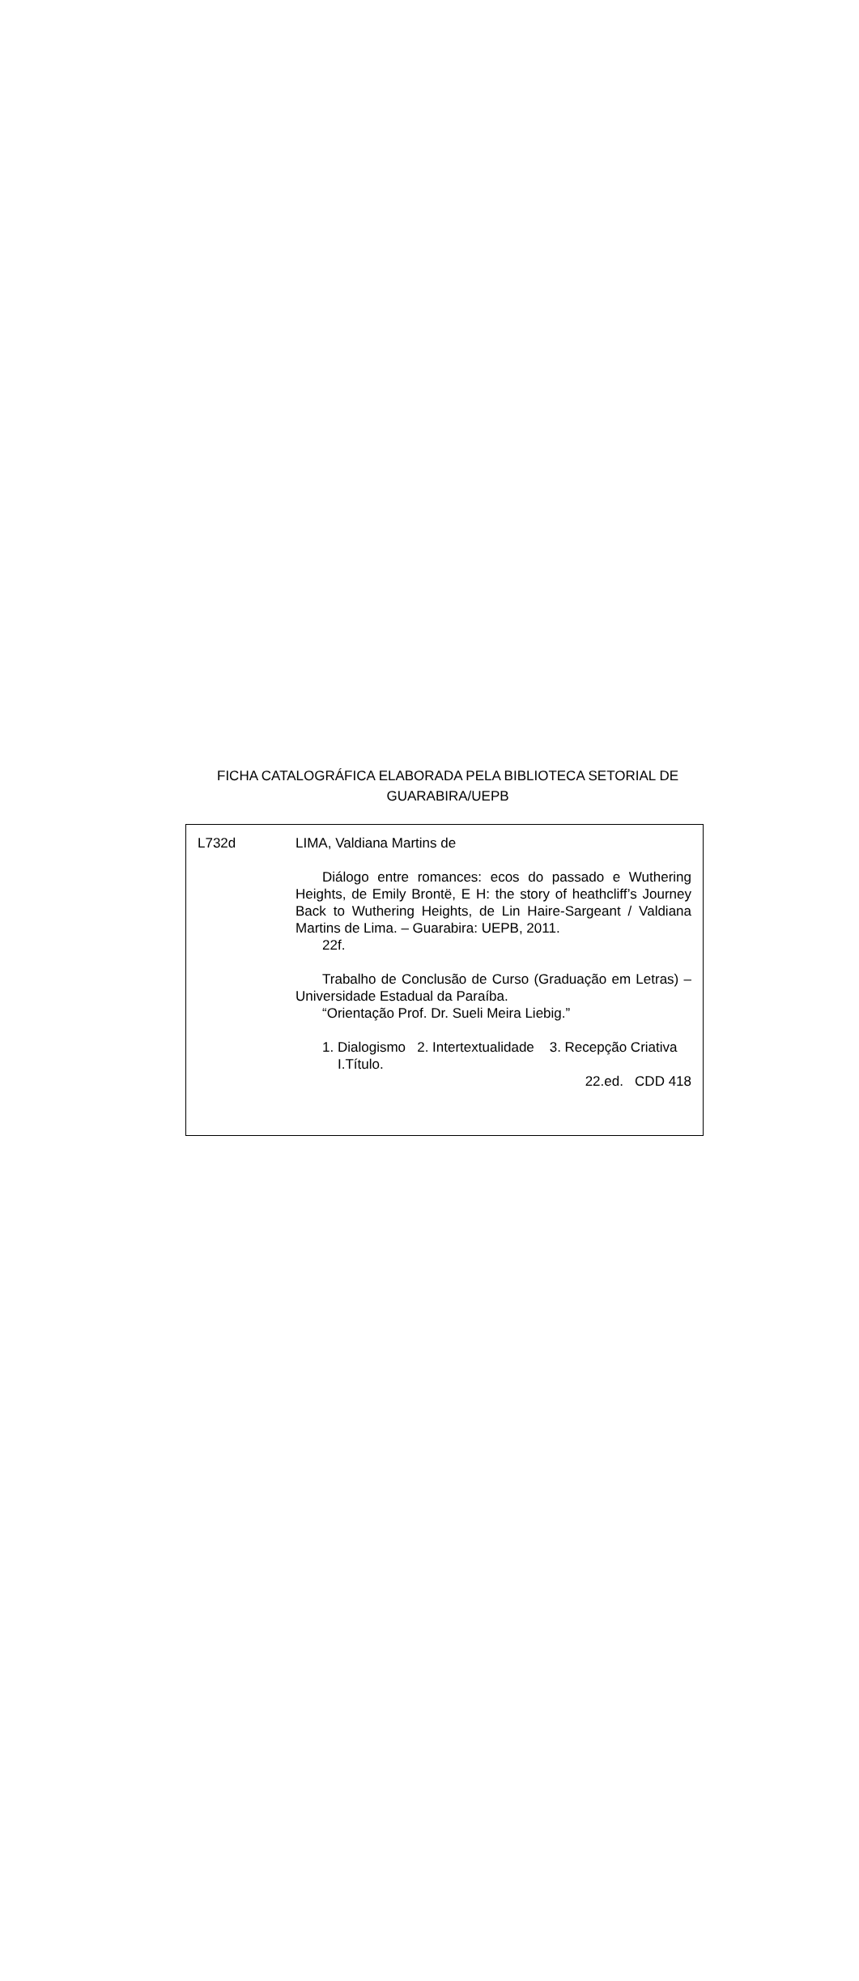FICHA CATALOGRÁFICA ELABORADA PELA BIBLIOTECA SETORIAL DE
GUARABIRA/UEPB
L732d LIMA, Valdiana Martins de
Diálogo entre romances: ecos do passado e Wuthering Heights, de Emily Brontë, E H: the story of heathcliff’s Journey Back to Wuthering Heights, de Lin Haire-Sargeant / Valdiana Martins de Lima. – Guarabira: UEPB, 2011.
22f.
Trabalho de Conclusão de Curso (Graduação em Letras) – Universidade Estadual da Paraíba.
“Orientação Prof. Dr. Sueli Meira Liebig.”
1. Dialogismo 2. Intertextualidade 3. Recepção Criativa I.Título.
22.ed. CDD 418